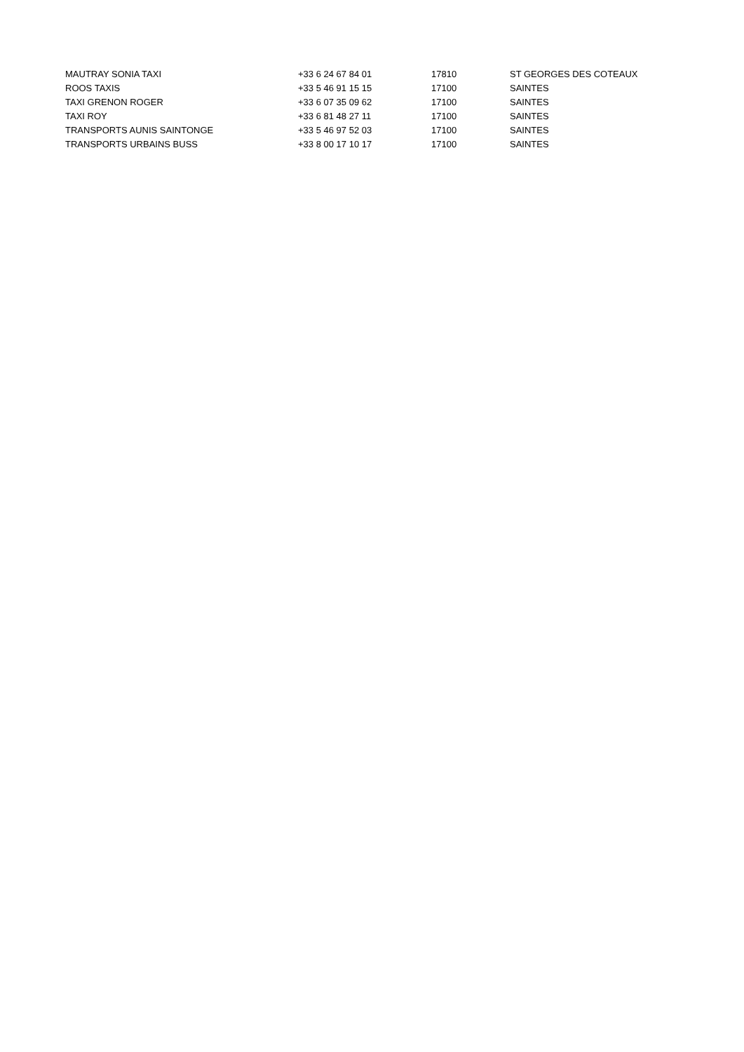| MAUTRAY SONIA TAXI | +33 6 24 67 84 01 | 17810 | ST GEORGES DES COTEAUX |
| ROOS TAXIS | +33 5 46 91 15 15 | 17100 | SAINTES |
| TAXI GRENON ROGER | +33 6 07 35 09 62 | 17100 | SAINTES |
| TAXI ROY | +33 6 81 48 27 11 | 17100 | SAINTES |
| TRANSPORTS AUNIS SAINTONGE | +33 5 46 97 52 03 | 17100 | SAINTES |
| TRANSPORTS URBAINS BUSS | +33 8 00 17 10 17 | 17100 | SAINTES |